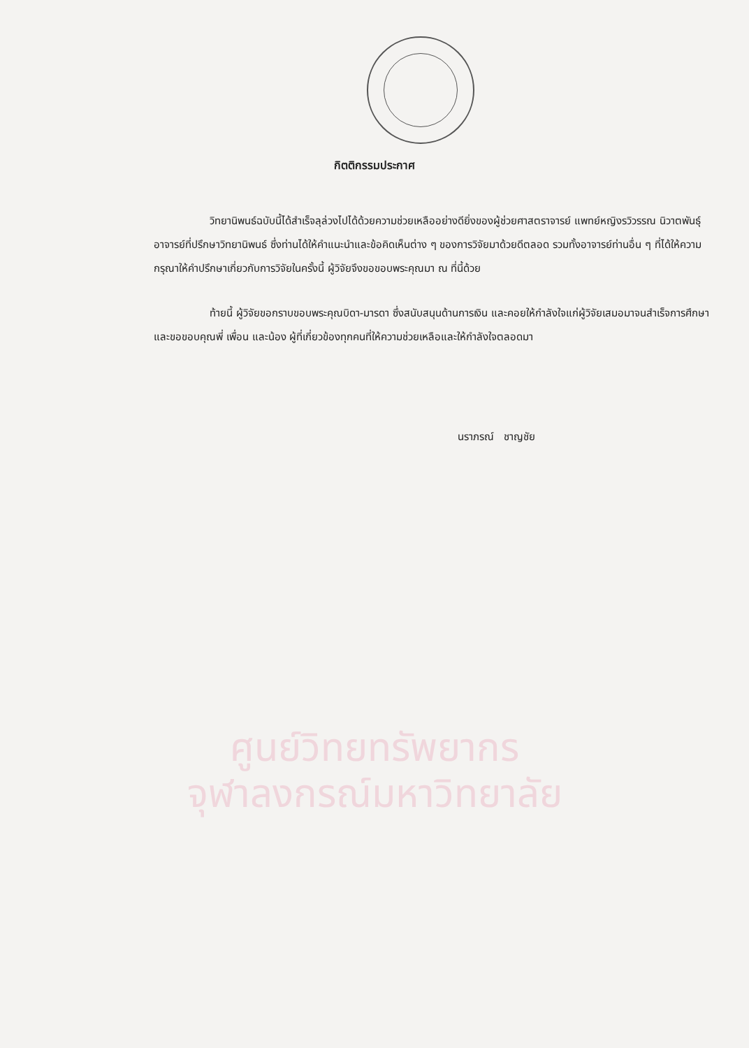กิตติกรรมประกาศ
วิทยานิพนธ์ฉบับนี้ได้สำเร็จลุล่วงไปได้ด้วยความช่วยเหลืออย่างดียิ่งของผู้ช่วยศาสตราจารย์ แพทย์หญิงรวิวรรณ นิวาตพันธุ์ อาจารย์ที่ปรึกษาวิทยานิพนธ์ ซึ่งท่านได้ให้คำแนะนำและข้อคิดเห็นต่าง ๆ ของการวิจัยมาด้วยดีตลอด รวมทั้งอาจารย์ท่านอื่น ๆ ที่ได้ให้ความกรุณาให้คำปรึกษาเกี่ยวกับการวิจัยในครั้งนี้ ผู้วิจัยจึงขอขอบพระคุณมา ณ ที่นี้ด้วย
ท้ายนี้ ผู้วิจัยขอกราบขอบพระคุณบิดา-มารดา ซึ่งสนับสนุนด้านการเงิน และคอยให้กำลังใจแก่ผู้วิจัยเสมอมาจนสำเร็จการศึกษา และขอขอบคุณพี่ เพื่อน และน้อง ผู้ที่เกี่ยวข้องทุกคนที่ให้ความช่วยเหลือและให้กำลังใจตลอดมา
นราภรณ์ ชาญชัย
ศูนย์วิทยทรัพยากร
จุฬาลงกรณ์มหาวิทยาลัย